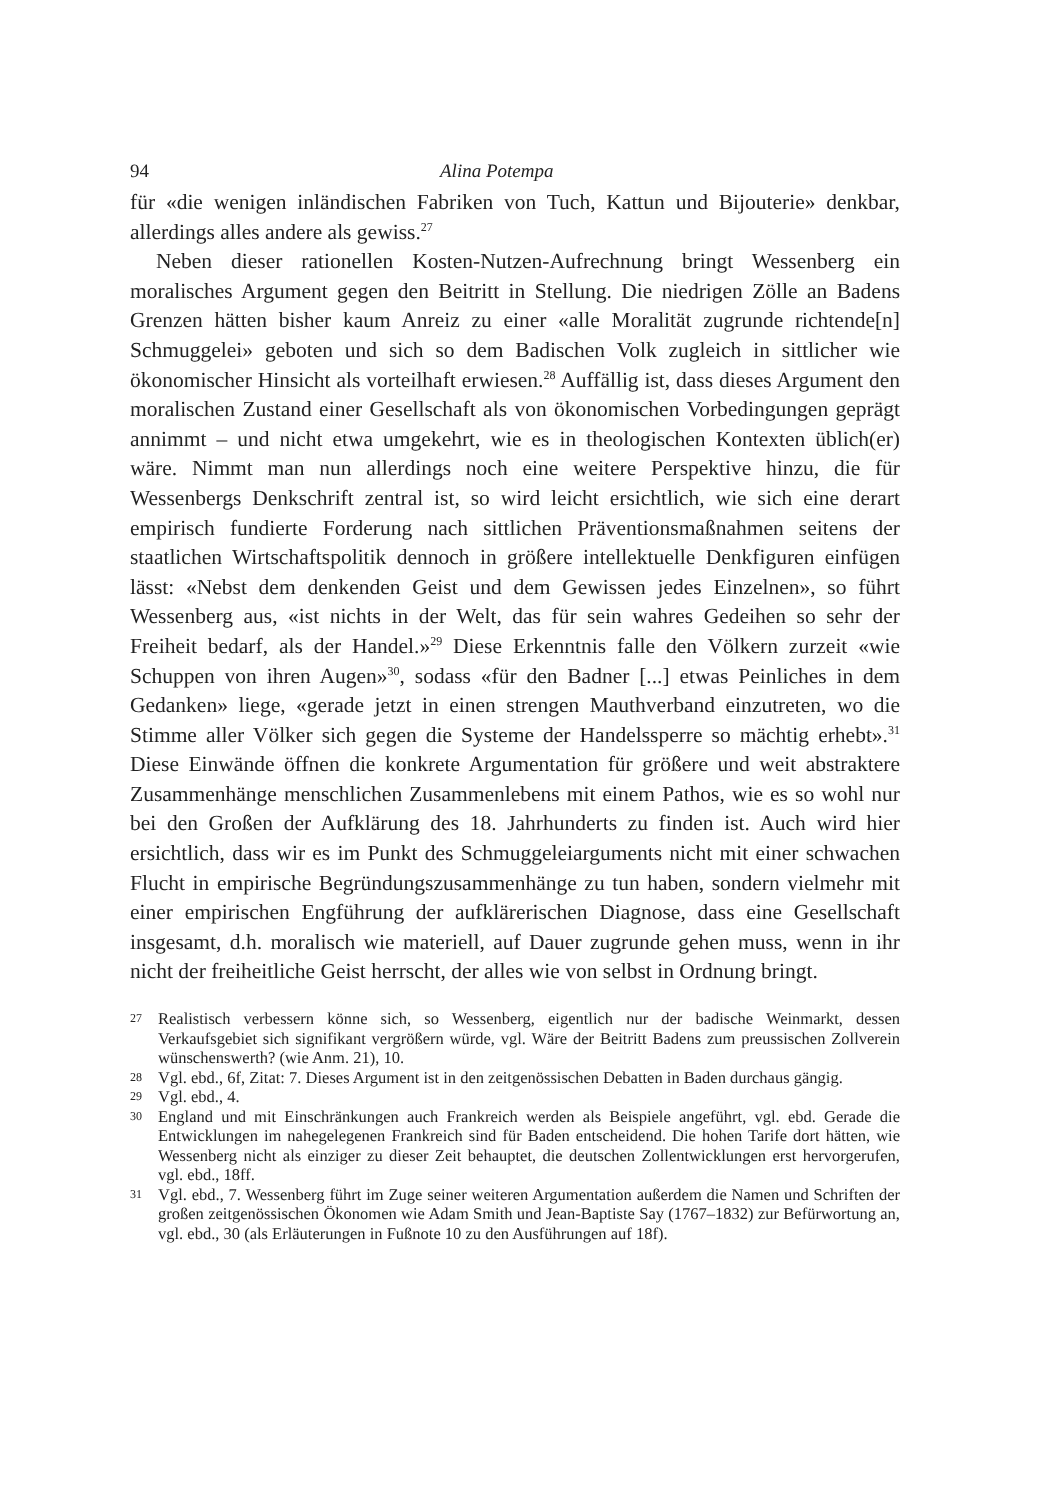94 Alina Potempa
für «die wenigen inländischen Fabriken von Tuch, Kattun und Bijouterie» denkbar, allerdings alles andere als gewiss.<sup>27</sup>
Neben dieser rationellen Kosten-Nutzen-Aufrechnung bringt Wessenberg ein moralisches Argument gegen den Beitritt in Stellung. Die niedrigen Zölle an Badens Grenzen hätten bisher kaum Anreiz zu einer «alle Moralität zugrunde richtende[n] Schmuggelei» geboten und sich so dem Badischen Volk zugleich in sittlicher wie ökonomischer Hinsicht als vorteilhaft erwiesen.<sup>28</sup> Auffällig ist, dass dieses Argument den moralischen Zustand einer Gesellschaft als von ökonomischen Vorbedingungen geprägt annimmt – und nicht etwa umgekehrt, wie es in theologischen Kontexten üblich(er) wäre. Nimmt man nun allerdings noch eine weitere Perspektive hinzu, die für Wessenbergs Denkschrift zentral ist, so wird leicht ersichtlich, wie sich eine derart empirisch fundierte Forderung nach sittlichen Präventionsmaßnahmen seitens der staatlichen Wirtschaftspolitik dennoch in größere intellektuelle Denkfiguren einfügen lässt: «Nebst dem denkenden Geist und dem Gewissen jedes Einzelnen», so führt Wessenberg aus, «ist nichts in der Welt, das für sein wahres Gedeihen so sehr der Freiheit bedarf, als der Handel.»<sup>29</sup> Diese Erkenntnis falle den Völkern zurzeit «wie Schuppen von ihren Augen»<sup>30</sup>, sodass «für den Badner [...] etwas Peinliches in dem Gedanken» liege, «gerade jetzt in einen strengen Mauthverband einzutreten, wo die Stimme aller Völker sich gegen die Systeme der Handelssperre so mächtig erhebt».<sup>31</sup> Diese Einwände öffnen die konkrete Argumentation für größere und weit abstraktere Zusammenhänge menschlichen Zusammenlebens mit einem Pathos, wie es so wohl nur bei den Großen der Aufklärung des 18. Jahrhunderts zu finden ist. Auch wird hier ersichtlich, dass wir es im Punkt des Schmuggeleiarguments nicht mit einer schwachen Flucht in empirische Begründungszusammenhänge zu tun haben, sondern vielmehr mit einer empirischen Engführung der aufklärerischen Diagnose, dass eine Gesellschaft insgesamt, d.h. moralisch wie materiell, auf Dauer zugrunde gehen muss, wenn in ihr nicht der freiheitliche Geist herrscht, der alles wie von selbst in Ordnung bringt.
27 Realistisch verbessern könne sich, so Wessenberg, eigentlich nur der badische Weinmarkt, dessen Verkaufsgebiet sich signifikant vergrößern würde, vgl. Wäre der Beitritt Badens zum preussischen Zollverein wünschenswerth? (wie Anm. 21), 10.
28 Vgl. ebd., 6f, Zitat: 7. Dieses Argument ist in den zeitgenössischen Debatten in Baden durchaus gängig.
29 Vgl. ebd., 4.
30 England und mit Einschränkungen auch Frankreich werden als Beispiele angeführt, vgl. ebd. Gerade die Entwicklungen im nahegelegenen Frankreich sind für Baden entscheidend. Die hohen Tarife dort hätten, wie Wessenberg nicht als einziger zu dieser Zeit behauptet, die deutschen Zollentwicklungen erst hervorgerufen, vgl. ebd., 18ff.
31 Vgl. ebd., 7. Wessenberg führt im Zuge seiner weiteren Argumentation außerdem die Namen und Schriften der großen zeitgenössischen Ökonomen wie Adam Smith und Jean-Baptiste Say (1767–1832) zur Befürwortung an, vgl. ebd., 30 (als Erläuterungen in Fußnote 10 zu den Ausführungen auf 18f).